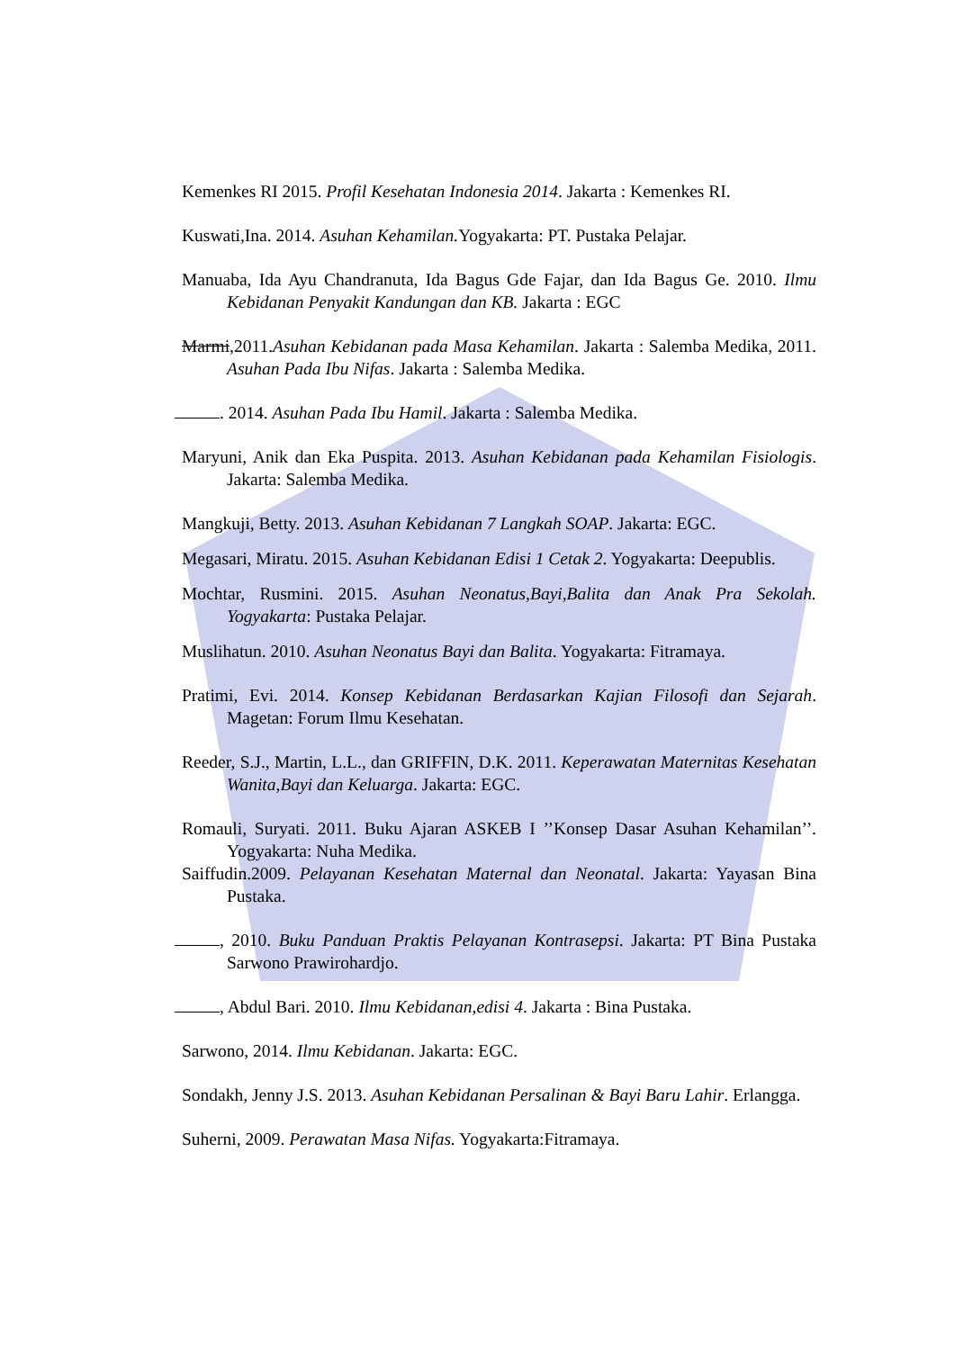Kemenkes RI 2015. Profil Kesehatan Indonesia 2014. Jakarta : Kemenkes RI.
Kuswati,Ina. 2014. Asuhan Kehamilan. Yogyakarta: PT. Pustaka Pelajar.
Manuaba, Ida Ayu Chandranuta, Ida Bagus Gde Fajar, dan Ida Bagus Ge. 2010. Ilmu Kebidanan Penyakit Kandungan dan KB. Jakarta : EGC
Marmi,2011.Asuhan Kebidanan pada Masa Kehamilan. Jakarta : Salemba Medika, 2011. Asuhan Pada Ibu Nifas. Jakarta : Salemba Medika.
. 2014. Asuhan Pada Ibu Hamil. Jakarta : Salemba Medika.
Maryuni, Anik dan Eka Puspita. 2013. Asuhan Kebidanan pada Kehamilan Fisiologis. Jakarta: Salemba Medika.
Mangkuji, Betty. 2013. Asuhan Kebidanan 7 Langkah SOAP. Jakarta: EGC.
Megasari, Miratu. 2015. Asuhan Kebidanan Edisi 1 Cetak 2. Yogyakarta: Deepublis.
Mochtar, Rusmini. 2015. Asuhan Neonatus,Bayi,Balita dan Anak Pra Sekolah. Yogyakarta: Pustaka Pelajar.
Muslihatun. 2010. Asuhan Neonatus Bayi dan Balita. Yogyakarta: Fitramaya.
Pratimi, Evi. 2014. Konsep Kebidanan Berdasarkan Kajian Filosofi dan Sejarah. Magetan: Forum Ilmu Kesehatan.
Reeder, S.J., Martin, L.L., dan GRIFFIN, D.K. 2011. Keperawatan Maternitas Kesehatan Wanita,Bayi dan Keluarga. Jakarta: EGC.
Romauli, Suryati. 2011. Buku Ajaran ASKEB I ’’Konsep Dasar Asuhan Kehamilan’’. Yogyakarta: Nuha Medika.
Saiffudin.2009. Pelayanan Kesehatan Maternal dan Neonatal. Jakarta: Yayasan Bina Pustaka.
, 2010. Buku Panduan Praktis Pelayanan Kontrasepsi. Jakarta: PT Bina Pustaka Sarwono Prawirohardjo.
, Abdul Bari. 2010. Ilmu Kebidanan,edisi 4. Jakarta : Bina Pustaka.
Sarwono, 2014. Ilmu Kebidanan. Jakarta: EGC.
Sondakh, Jenny J.S. 2013. Asuhan Kebidanan Persalinan & Bayi Baru Lahir. Erlangga.
Suherni, 2009. Perawatan Masa Nifas. Yogyakarta:Fitramaya.